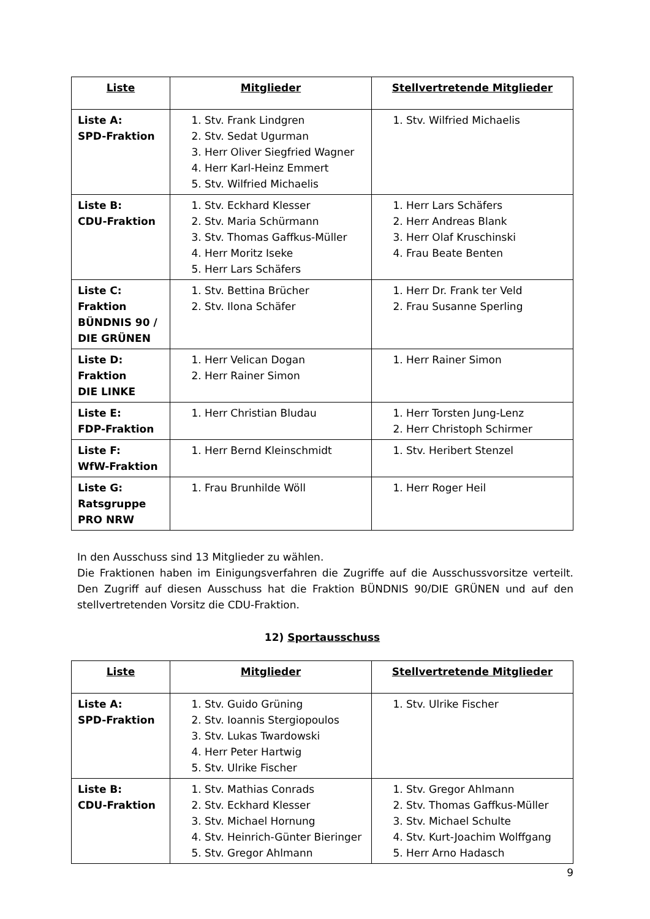| Liste | Mitglieder | Stellvertretende Mitglieder |
| --- | --- | --- |
| Liste A: SPD-Fraktion | 1. Stv. Frank Lindgren 2. Stv. Sedat Ugurman 3. Herr Oliver Siegfried Wagner 4. Herr Karl-Heinz Emmert 5. Stv. Wilfried Michaelis | 1. Stv. Wilfried Michaelis |
| Liste B: CDU-Fraktion | 1. Stv. Eckhard Klesser 2. Stv. Maria Schürmann 3. Stv. Thomas Gaffkus-Müller 4. Herr Moritz Iseke 5. Herr Lars Schäfers | 1. Herr Lars Schäfers 2. Herr Andreas Blank 3. Herr Olaf Kruschinski 4. Frau Beate Benten |
| Liste C: Fraktion BÜNDNIS 90 / DIE GRÜNEN | 1. Stv. Bettina Brücher 2. Stv. Ilona Schäfer | 1. Herr Dr. Frank ter Veld 2. Frau Susanne Sperling |
| Liste D: Fraktion DIE LINKE | 1. Herr Velican Dogan 2. Herr Rainer Simon | 1. Herr Rainer Simon |
| Liste E: FDP-Fraktion | 1. Herr Christian Bludau | 1. Herr Torsten Jung-Lenz 2. Herr Christoph Schirmer |
| Liste F: WfW-Fraktion | 1. Herr Bernd Kleinschmidt | 1. Stv. Heribert Stenzel |
| Liste G: Ratsgruppe PRO NRW | 1. Frau Brunhilde Wöll | 1. Herr Roger Heil |
In den Ausschuss sind 13 Mitglieder zu wählen.
Die Fraktionen haben im Einigungsverfahren die Zugriffe auf die Ausschussvorsitze verteilt. Den Zugriff auf diesen Ausschuss hat die Fraktion BÜNDNIS 90/DIE GRÜNEN und auf den stellvertretenden Vorsitz die CDU-Fraktion.
12) Sportausschuss
| Liste | Mitglieder | Stellvertretende Mitglieder |
| --- | --- | --- |
| Liste A: SPD-Fraktion | 1. Stv. Guido Grüning 2. Stv. Ioannis Stergiopoulos 3. Stv. Lukas Twardowski 4. Herr Peter Hartwig 5. Stv. Ulrike Fischer | 1. Stv. Ulrike Fischer |
| Liste B: CDU-Fraktion | 1. Stv. Mathias Conrads 2. Stv. Eckhard Klesser 3. Stv. Michael Hornung 4. Stv. Heinrich-Günter Bieringer 5. Stv. Gregor Ahlmann | 1. Stv. Gregor Ahlmann 2. Stv. Thomas Gaffkus-Müller 3. Stv. Michael Schulte 4. Stv. Kurt-Joachim Wolffgang 5. Herr Arno Hadasch |
9